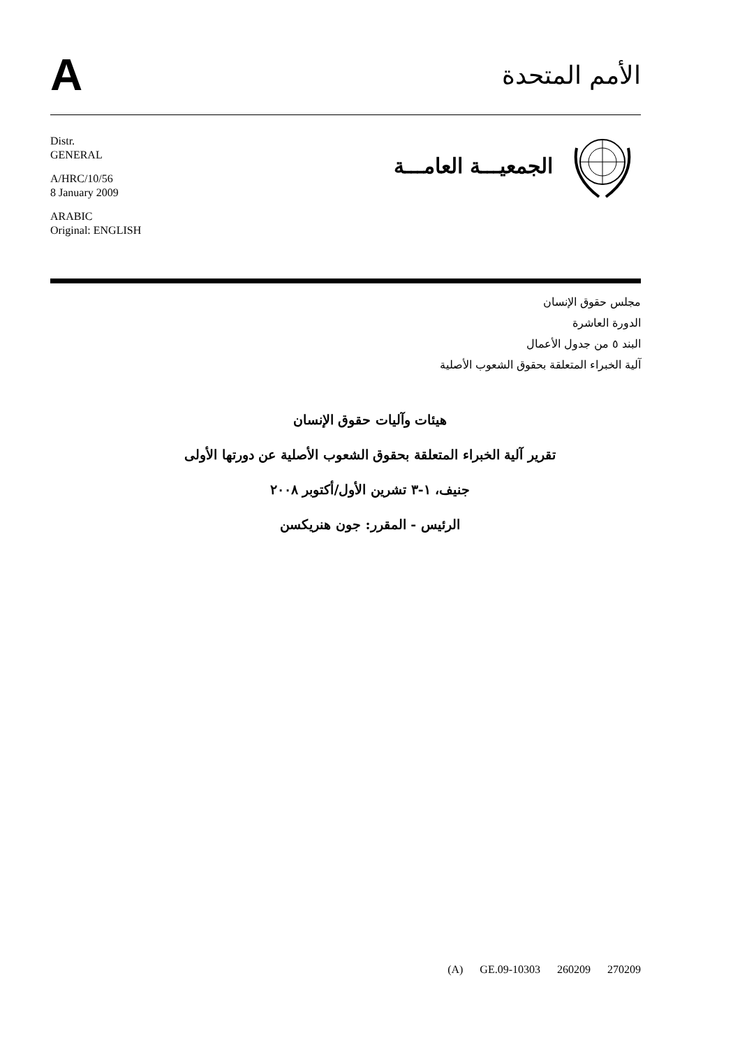A
الأمم المتحدة
Distr.
GENERAL
A/HRC/10/56
8 January 2009
ARABIC
Original: ENGLISH
الجمعيـــة العامـــة
مجلس حقوق الإنسان
الدورة العاشرة
البند ٥ من جدول الأعمال
آلية الخبراء المتعلقة بحقوق الشعوب الأصلية
هيئات وآليات حقوق الإنسان
تقرير آلية الخبراء المتعلقة بحقوق الشعوب الأصلية عن دورتها الأولى
جنيف، ١-٣ تشرين الأول/أكتوبر ٢٠٠٨
الرئيس - المقرر: جون هنريكسن
(A) GE.09-10303 260209 270209